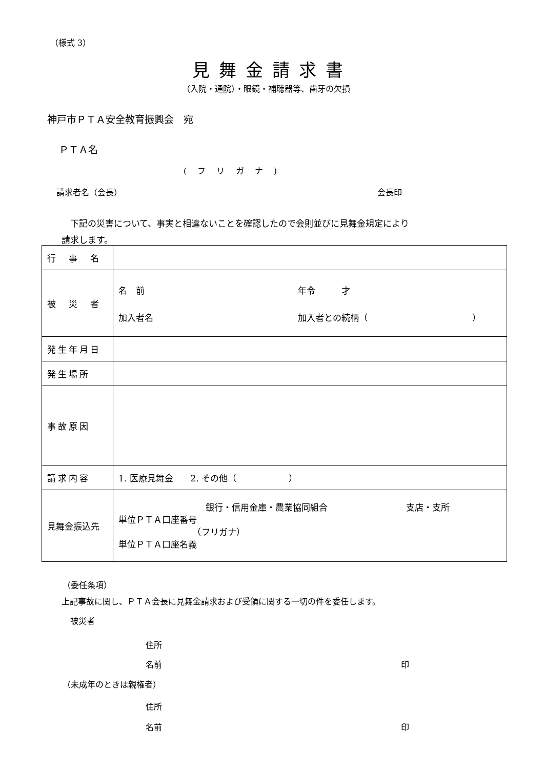（様式 3）
見舞金請求書
（入院・通院）・眼鏡・補聴器等、歯牙の欠損
神戸市ＰＴＡ安全教育振興会　宛
ＰＴＡ名
( フ リ ガ ナ )
請求者名（会長） 会長印
　下記の災害について、事実と相違ないことを確認したので会則並びに見舞金規定により
請求します。
| 行 事 名 | |
| 被 災 者 | 名 前 年令 才 加入者名 加入者との続柄（ ） |
| 発生年月日 | |
| 発生場所 | |
| 事故原因 | |
| 請求内容 | 1. 医療見舞金 2. その他（ ） |
| 見舞金振込先 | 銀行・信用金庫・農業協同組合 支店・支所 単位ＰＴＡ口座番号 （フリガナ） 単位ＰＴＡ口座名義 |
（委任条項）
上記事故に関し、ＰＴＡ会長に見舞金請求および受領に関する一切の件を委任します。
被災者
住所
名前 印
（未成年のときは親権者）
住所
名前 印